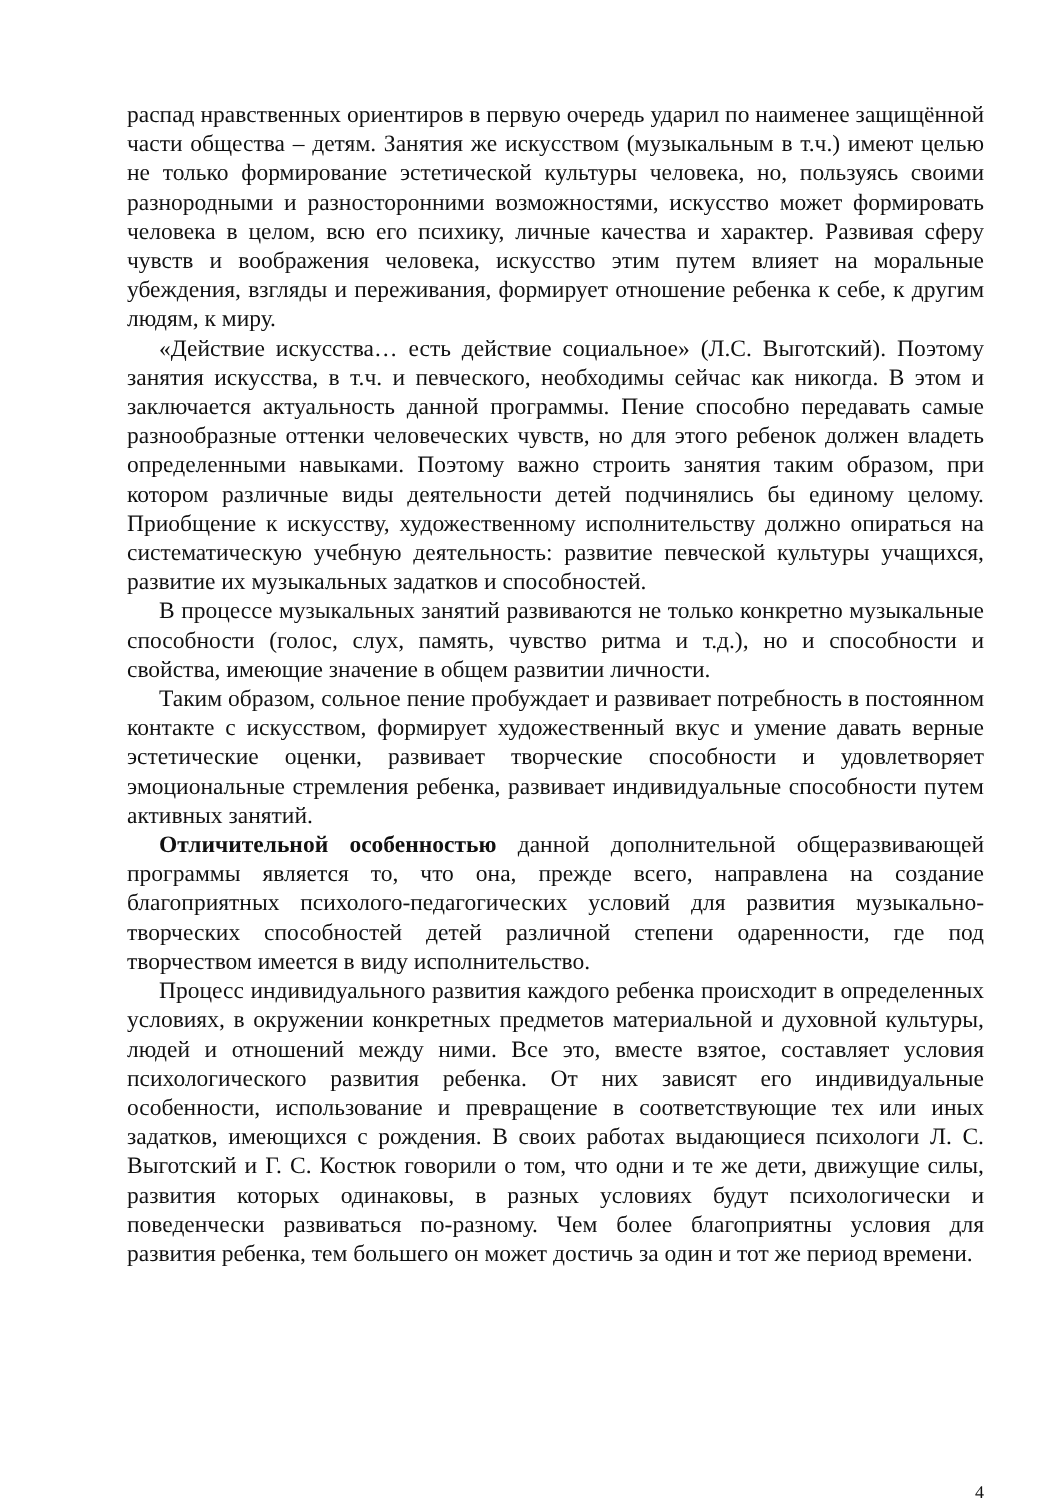распад нравственных ориентиров в первую очередь ударил по наименее защищённой части общества – детям. Занятия же искусством (музыкальным в т.ч.) имеют целью не только формирование эстетической культуры человека, но, пользуясь своими разнородными и разносторонними возможностями, искусство может формировать человека в целом, всю его психику, личные качества и характер. Развивая сферу чувств и воображения человека, искусство этим путем влияет на моральные убеждения, взгляды и переживания, формирует отношение ребенка к себе, к другим людям, к миру.
«Действие искусства… есть действие социальное» (Л.С. Выготский). Поэтому занятия искусства, в т.ч. и певческого, необходимы сейчас как никогда. В этом и заключается актуальность данной программы. Пение способно передавать самые разнообразные оттенки человеческих чувств, но для этого ребенок должен владеть определенными навыками. Поэтому важно строить занятия таким образом, при котором различные виды деятельности детей подчинялись бы единому целому. Приобщение к искусству, художественному исполнительству должно опираться на систематическую учебную деятельность: развитие певческой культуры учащихся, развитие их музыкальных задатков и способностей.
В процессе музыкальных занятий развиваются не только конкретно музыкальные способности (голос, слух, память, чувство ритма и т.д.), но и способности и свойства, имеющие значение в общем развитии личности.
Таким образом, сольное пение пробуждает и развивает потребность в постоянном контакте с искусством, формирует художественный вкус и умение давать верные эстетические оценки, развивает творческие способности и удовлетворяет эмоциональные стремления ребенка, развивает индивидуальные способности путем активных занятий.
Отличительной особенностью данной дополнительной общеразвивающей программы является то, что она, прежде всего, направлена на создание благоприятных психолого-педагогических условий для развития музыкально-творческих способностей детей различной степени одаренности, где под творчеством имеется в виду исполнительство.
Процесс индивидуального развития каждого ребенка происходит в определенных условиях, в окружении конкретных предметов материальной и духовной культуры, людей и отношений между ними. Все это, вместе взятое, составляет условия психологического развития ребенка. От них зависят его индивидуальные особенности, использование и превращение в соответствующие тех или иных задатков, имеющихся с рождения. В своих работах выдающиеся психологи Л. С. Выготский и Г. С. Костюк говорили о том, что одни и те же дети, движущие силы, развития которых одинаковы, в разных условиях будут психологически и поведенчески развиваться по-разному. Чем более благоприятны условия для развития ребенка, тем большего он может достичь за один и тот же период времени.
4